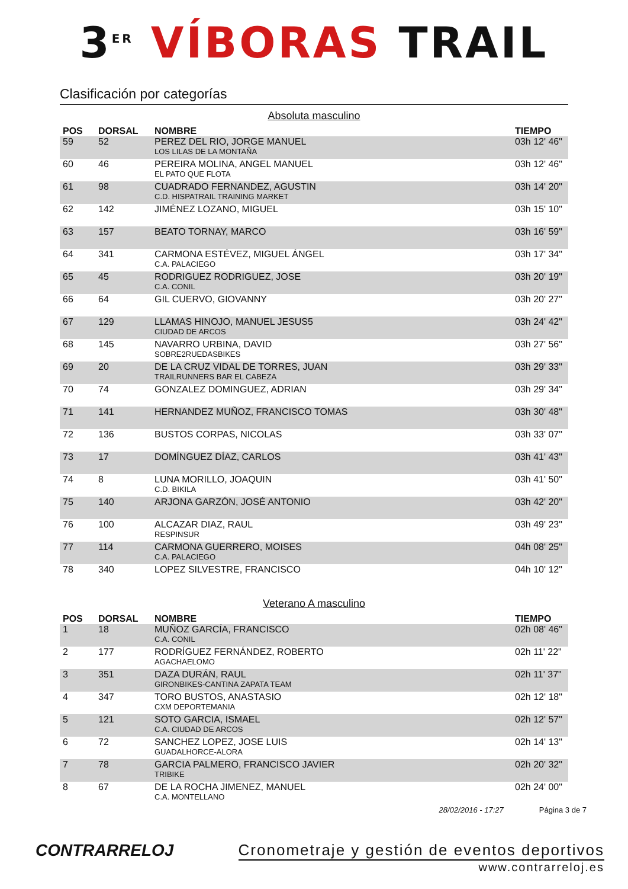3<sup>ER</sup> VÍBORAS TRAIL
Clasificación por categorías
Absoluta masculino
| POS | DORSAL | NOMBRE | TIEMPO |
| --- | --- | --- | --- |
| 59 | 52 | PEREZ DEL RIO, JORGE MANUEL LOS LILAS DE LA MONTAÑA | 03h 12' 46" |
| 60 | 46 | PEREIRA MOLINA, ANGEL MANUEL EL PATO QUE FLOTA | 03h 12' 46" |
| 61 | 98 | CUADRADO FERNANDEZ, AGUSTIN C.D. HISPATRAIL TRAINING MARKET | 03h 14' 20" |
| 62 | 142 | JIMÉNEZ LOZANO, MIGUEL | 03h 15' 10" |
| 63 | 157 | BEATO TORNAY, MARCO | 03h 16' 59" |
| 64 | 341 | CARMONA ESTÉVEZ, MIGUEL ÁNGEL C.A. PALACIEGO | 03h 17' 34" |
| 65 | 45 | RODRIGUEZ RODRIGUEZ, JOSE C.A. CONIL | 03h 20' 19" |
| 66 | 64 | GIL CUERVO, GIOVANNY | 03h 20' 27" |
| 67 | 129 | LLAMAS HINOJO, MANUEL JESUS5 CIUDAD DE ARCOS | 03h 24' 42" |
| 68 | 145 | NAVARRO URBINA, DAVID SOBRE2RUEDASBIKES | 03h 27' 56" |
| 69 | 20 | DE LA CRUZ VIDAL DE TORRES, JUAN TRAILRUNNERS BAR EL CABEZA | 03h 29' 33" |
| 70 | 74 | GONZALEZ DOMINGUEZ, ADRIAN | 03h 29' 34" |
| 71 | 141 | HERNANDEZ MUÑOZ, FRANCISCO TOMAS | 03h 30' 48" |
| 72 | 136 | BUSTOS CORPAS, NICOLAS | 03h 33' 07" |
| 73 | 17 | DOMÍNGUEZ DÍAZ, CARLOS | 03h 41' 43" |
| 74 | 8 | LUNA MORILLO, JOAQUIN C.D. BIKILA | 03h 41' 50" |
| 75 | 140 | ARJONA GARZÓN, JOSÉ ANTONIO | 03h 42' 20" |
| 76 | 100 | ALCAZAR DIAZ, RAUL RESPINSUR | 03h 49' 23" |
| 77 | 114 | CARMONA GUERRERO, MOISES C.A. PALACIEGO | 04h 08' 25" |
| 78 | 340 | LOPEZ SILVESTRE, FRANCISCO | 04h 10' 12" |
Veterano A masculino
| POS | DORSAL | NOMBRE | TIEMPO |
| --- | --- | --- | --- |
| 1 | 18 | MUÑOZ GARCÍA, FRANCISCO C.A. CONIL | 02h 08' 46" |
| 2 | 177 | RODRÍGUEZ FERNÁNDEZ, ROBERTO AGACHAELOMO | 02h 11' 22" |
| 3 | 351 | DAZA DURÁN, RAUL GIRONBIKES-CANTINA ZAPATA TEAM | 02h 11' 37" |
| 4 | 347 | TORO BUSTOS, ANASTASIO CXM DEPORTEMANIA | 02h 12' 18" |
| 5 | 121 | SOTO GARCIA, ISMAEL C.A. CIUDAD DE ARCOS | 02h 12' 57" |
| 6 | 72 | SANCHEZ LOPEZ, JOSE LUIS GUADALHORCE-ALORA | 02h 14' 13" |
| 7 | 78 | GARCIA PALMERO, FRANCISCO JAVIER TRIBIKE | 02h 20' 32" |
| 8 | 67 | DE LA ROCHA JIMENEZ, MANUEL C.A. MONTELLANO | 02h 24' 00" |
28/02/2016 - 17:27 Página 3 de 7
CONTRARRELOJ Cronometraje y gestión de eventos deportivos
www.contrarreloj.es